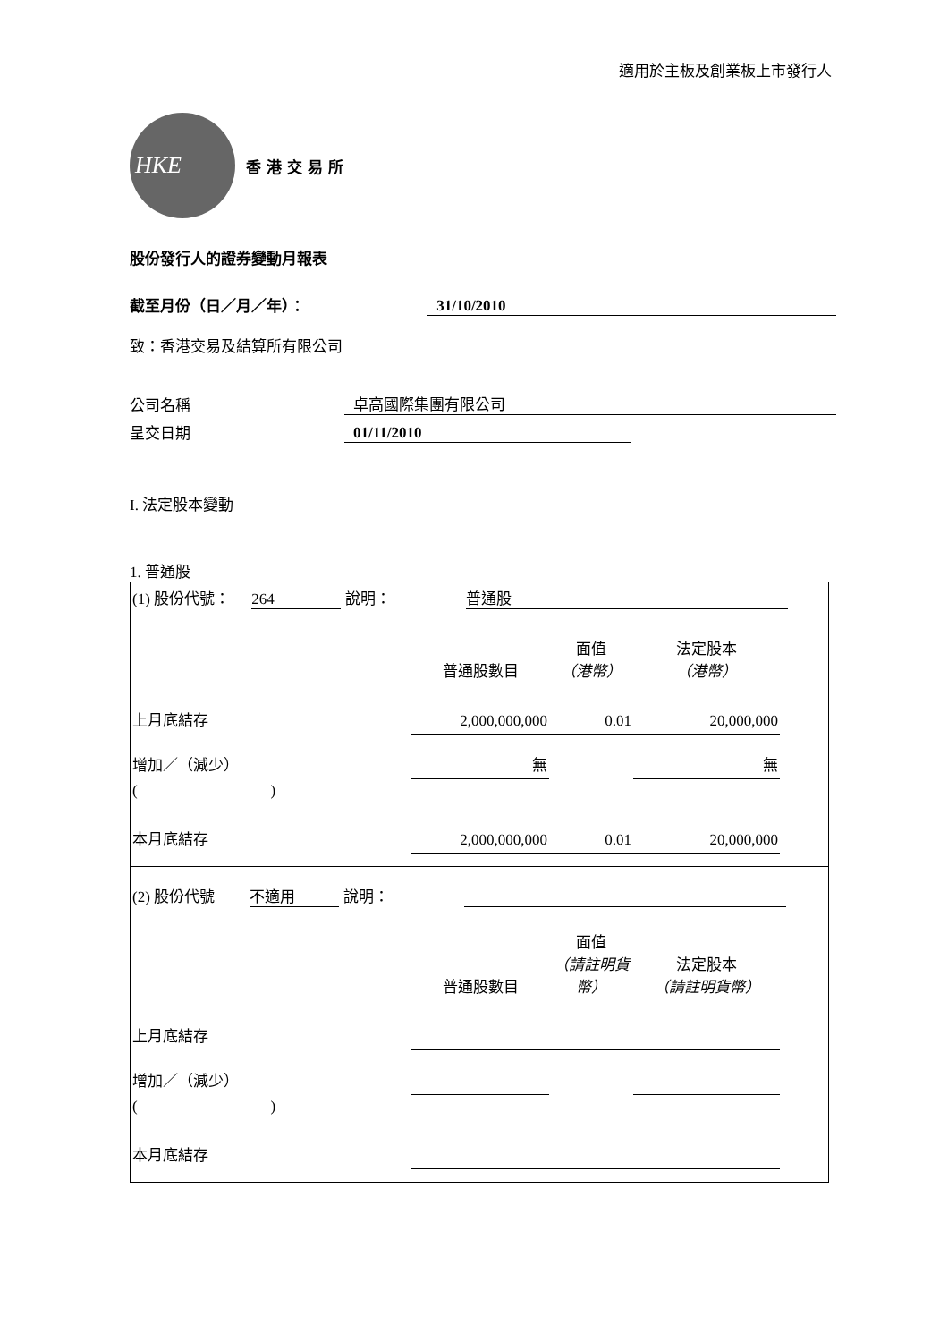適用於主板及創業板上市發行人
HKE
香港交易所
股份發行人的證券變動月報表
截至月份（日／月／年）： 31/10/2010
致：香港交易及結算所有限公司
公司名稱 卓高國際集團有限公司
呈交日期 01/11/2010
I. 法定股本變動
1. 普通股
| (1) 股份代號： 264 說明： 普通股 | | | | |
| | 普通股數目 | 面值 （港幣） | 法定股本 （港幣） | |
| 上月底結存 | 2,000,000,000 | 0.01 | 20,000,000 | |
| 增加／（減少） | 無 | | 無 | |
| ( ) | | | | |
| 本月底結存 | 2,000,000,000 | 0.01 | 20,000,000 | |
| (2) 股份代號 不適用 說明： | | | | |
| | 普通股數目 | 面值 （請註明貨幣） | 法定股本 （請註明貨幣） | |
| 上月底結存 | | | | |
| 增加／（減少） | | | | |
| ( ) | | | | |
| 本月底結存 | | | | |